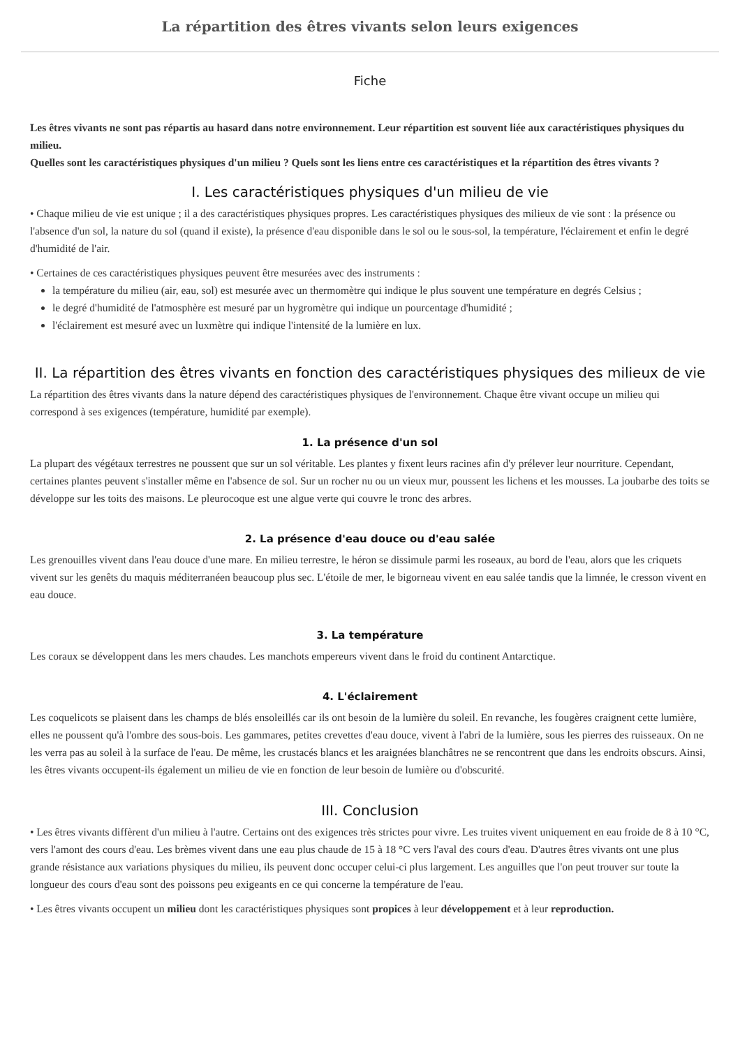La répartition des êtres vivants selon leurs exigences
Fiche
Les êtres vivants ne sont pas répartis au hasard dans notre environnement. Leur répartition est souvent liée aux caractéristiques physiques du milieu.
Quelles sont les caractéristiques physiques d'un milieu ? Quels sont les liens entre ces caractéristiques et la répartition des êtres vivants ?
I. Les caractéristiques physiques d'un milieu de vie
• Chaque milieu de vie est unique ; il a des caractéristiques physiques propres. Les caractéristiques physiques des milieux de vie sont : la présence ou l'absence d'un sol, la nature du sol (quand il existe), la présence d'eau disponible dans le sol ou le sous-sol, la température, l'éclairement et enfin le degré d'humidité de l'air.
• Certaines de ces caractéristiques physiques peuvent être mesurées avec des instruments :
la température du milieu (air, eau, sol) est mesurée avec un thermomètre qui indique le plus souvent une température en degrés Celsius ;
le degré d'humidité de l'atmosphère est mesuré par un hygromètre qui indique un pourcentage d'humidité ;
l'éclairement est mesuré avec un luxmètre qui indique l'intensité de la lumière en lux.
II. La répartition des êtres vivants en fonction des caractéristiques physiques des milieux de vie
La répartition des êtres vivants dans la nature dépend des caractéristiques physiques de l'environnement. Chaque être vivant occupe un milieu qui correspond à ses exigences (température, humidité par exemple).
1. La présence d'un sol
La plupart des végétaux terrestres ne poussent que sur un sol véritable. Les plantes y fixent leurs racines afin d'y prélever leur nourriture. Cependant, certaines plantes peuvent s'installer même en l'absence de sol. Sur un rocher nu ou un vieux mur, poussent les lichens et les mousses. La joubarbe des toits se développe sur les toits des maisons. Le pleurocoque est une algue verte qui couvre le tronc des arbres.
2. La présence d'eau douce ou d'eau salée
Les grenouilles vivent dans l'eau douce d'une mare. En milieu terrestre, le héron se dissimule parmi les roseaux, au bord de l'eau, alors que les criquets vivent sur les genêts du maquis méditerranéen beaucoup plus sec. L'étoile de mer, le bigorneau vivent en eau salée tandis que la limnée, le cresson vivent en eau douce.
3. La température
Les coraux se développent dans les mers chaudes. Les manchots empereurs vivent dans le froid du continent Antarctique.
4. L'éclairement
Les coquelicots se plaisent dans les champs de blés ensoleillés car ils ont besoin de la lumière du soleil. En revanche, les fougères craignent cette lumière, elles ne poussent qu'à l'ombre des sous-bois. Les gammares, petites crevettes d'eau douce, vivent à l'abri de la lumière, sous les pierres des ruisseaux. On ne les verra pas au soleil à la surface de l'eau. De même, les crustacés blancs et les araignées blanchâtres ne se rencontrent que dans les endroits obscurs. Ainsi, les êtres vivants occupent-ils également un milieu de vie en fonction de leur besoin de lumière ou d'obscurité.
III. Conclusion
• Les êtres vivants diffèrent d'un milieu à l'autre. Certains ont des exigences très strictes pour vivre. Les truites vivent uniquement en eau froide de 8 à 10 °C, vers l'amont des cours d'eau. Les brèmes vivent dans une eau plus chaude de 15 à 18 °C vers l'aval des cours d'eau. D'autres êtres vivants ont une plus grande résistance aux variations physiques du milieu, ils peuvent donc occuper celui-ci plus largement. Les anguilles que l'on peut trouver sur toute la longueur des cours d'eau sont des poissons peu exigeants en ce qui concerne la température de l'eau.
• Les êtres vivants occupent un milieu dont les caractéristiques physiques sont propices à leur développement et à leur reproduction.